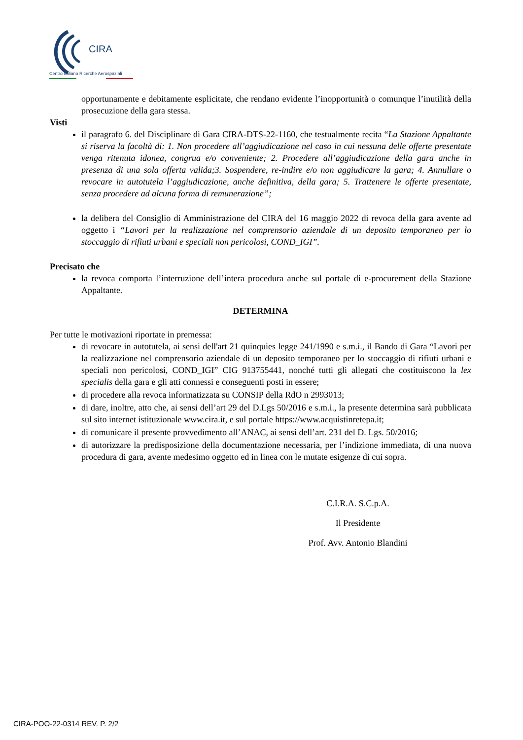CIRA
Centro Italiano Ricerche Aerospaziali
opportunamente e debitamente esplicitate, che rendano evidente l’inopportunità o comunque l’inutilità della prosecuzione della gara stessa.
Visti
il paragrafo 6. del Disciplinare di Gara CIRA-DTS-22-1160, che testualmente recita “La Stazione Appaltante si riserva la facoltà di: 1. Non procedere all’aggiudicazione nel caso in cui nessuna delle offerte presentate venga ritenuta idonea, congrua e/o conveniente; 2. Procedere all’aggiudicazione della gara anche in presenza di una sola offerta valida;3. Sospendere, re-indire e/o non aggiudicare la gara; 4. Annullare o revocare in autotutela l’aggiudicazione, anche definitiva, della gara; 5. Trattenere le offerte presentate, senza procedere ad alcuna forma di remunerazione”;
la delibera del Consiglio di Amministrazione del CIRA del 16 maggio 2022 di revoca della gara avente ad oggetto i “Lavori per la realizzazione nel comprensorio aziendale di un deposito temporaneo per lo stoccaggio di rifiuti urbani e speciali non pericolosi, COND_IGI”.
Precisato che
la revoca comporta l’interruzione dell’intera procedura anche sul portale di e-procurement della Stazione Appaltante.
DETERMINA
Per tutte le motivazioni riportate in premessa:
di revocare in autotutela, ai sensi dell'art 21 quinquies legge 241/1990 e s.m.i., il Bando di Gara “Lavori per la realizzazione nel comprensorio aziendale di un deposito temporaneo per lo stoccaggio di rifiuti urbani e speciali non pericolosi, COND_IGI” CIG 913755441, nonché tutti gli allegati che costituiscono la lex specialis della gara e gli atti connessi e conseguenti posti in essere;
di procedere alla revoca informatizzata su CONSIP della RdO n 2993013;
di dare, inoltre, atto che, ai sensi dell’art 29 del D.Lgs 50/2016 e s.m.i., la presente determina sarà pubblicata sul sito internet istituzionale www.cira.it, e sul portale https://www.acquistinretepa.it;
di comunicare il presente provvedimento all’ANAC, ai sensi dell’art. 231 del D. Lgs. 50/2016;
di autorizzare la predisposizione della documentazione necessaria, per l’indizione immediata, di una nuova procedura di gara, avente medesimo oggetto ed in linea con le mutate esigenze di cui sopra.
C.I.R.A. S.C.p.A.
Il Presidente
Prof. Avv. Antonio Blandini
CIRA-POO-22-0314 REV. P. 2/2